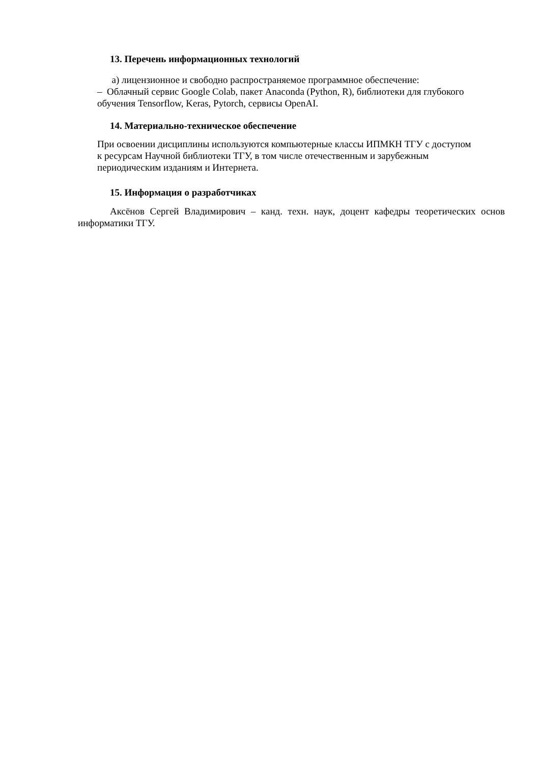13. Перечень информационных технологий
а) лицензионное и свободно распространяемое программное обеспечение:
– Облачный сервис Google Colab, пакет Anaconda (Python, R), библиотеки для глубокого обучения Tensorflow, Keras, Pytorch, сервисы OpenAI.
14. Материально-техническое обеспечение
При освоении дисциплины используются компьютерные классы ИПМКН ТГУ с доступом к ресурсам Научной библиотеки ТГУ, в том числе отечественным и зарубежным периодическим изданиям и Интернета.
15. Информация о разработчиках
Аксёнов Сергей Владимирович – канд. техн. наук, доцент кафедры теоретических основ информатики ТГУ.